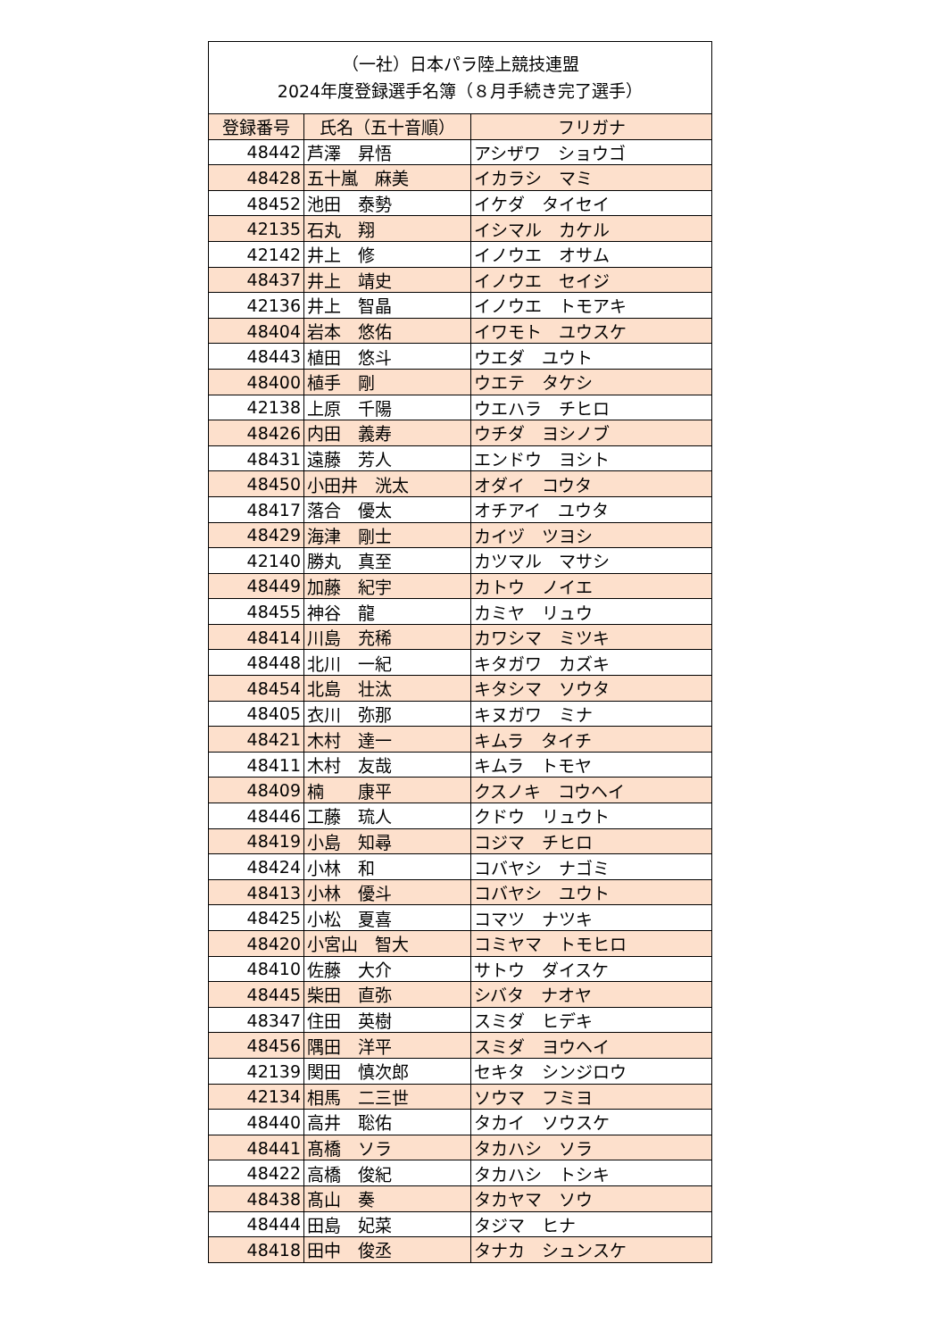| （一社）日本パラ陸上競技連盟 2024年度登録選手名簿（８月手続き完了選手） | | |
| 登録番号 | 氏名（五十音順） | フリガナ |
| 48442 | 芦澤 昇悟 | アシザワ ショウゴ |
| 48428 | 五十嵐 麻美 | イカラシ マミ |
| 48452 | 池田 泰勢 | イケダ タイセイ |
| 42135 | 石丸 翔 | イシマル カケル |
| 42142 | 井上 修 | イノウエ オサム |
| 48437 | 井上 靖史 | イノウエ セイジ |
| 42136 | 井上 智晶 | イノウエ トモアキ |
| 48404 | 岩本 悠佑 | イワモト ユウスケ |
| 48443 | 植田 悠斗 | ウエダ ユウト |
| 48400 | 植手 剛 | ウエテ タケシ |
| 42138 | 上原 千陽 | ウエハラ チヒロ |
| 48426 | 内田 義寿 | ウチダ ヨシノブ |
| 48431 | 遠藤 芳人 | エンドウ ヨシト |
| 48450 | 小田井 洸太 | オダイ コウタ |
| 48417 | 落合 優太 | オチアイ ユウタ |
| 48429 | 海津 剛士 | カイヅ ツヨシ |
| 42140 | 勝丸 真至 | カツマル マサシ |
| 48449 | 加藤 紀宇 | カトウ ノイエ |
| 48455 | 神谷 龍 | カミヤ リュウ |
| 48414 | 川島 充稀 | カワシマ ミツキ |
| 48448 | 北川 一紀 | キタガワ カズキ |
| 48454 | 北島 壮汰 | キタシマ ソウタ |
| 48405 | 衣川 弥那 | キヌガワ ミナ |
| 48421 | 木村 達一 | キムラ タイチ |
| 48411 | 木村 友哉 | キムラ トモヤ |
| 48409 | 楠 康平 | クスノキ コウヘイ |
| 48446 | 工藤 琉人 | クドウ リュウト |
| 48419 | 小島 知尋 | コジマ チヒロ |
| 48424 | 小林 和 | コバヤシ ナゴミ |
| 48413 | 小林 優斗 | コバヤシ ユウト |
| 48425 | 小松 夏喜 | コマツ ナツキ |
| 48420 | 小宮山 智大 | コミヤマ トモヒロ |
| 48410 | 佐藤 大介 | サトウ ダイスケ |
| 48445 | 柴田 直弥 | シバタ ナオヤ |
| 48347 | 住田 英樹 | スミダ ヒデキ |
| 48456 | 隅田 洋平 | スミダ ヨウヘイ |
| 42139 | 関田 慎次郎 | セキタ シンジロウ |
| 42134 | 相馬 二三世 | ソウマ フミヨ |
| 48440 | 高井 聡佑 | タカイ ソウスケ |
| 48441 | 髙橋 ソラ | タカハシ ソラ |
| 48422 | 高橋 俊紀 | タカハシ トシキ |
| 48438 | 髙山 奏 | タカヤマ ソウ |
| 48444 | 田島 妃菜 | タジマ ヒナ |
| 48418 | 田中 俊丞 | タナカ シュンスケ |